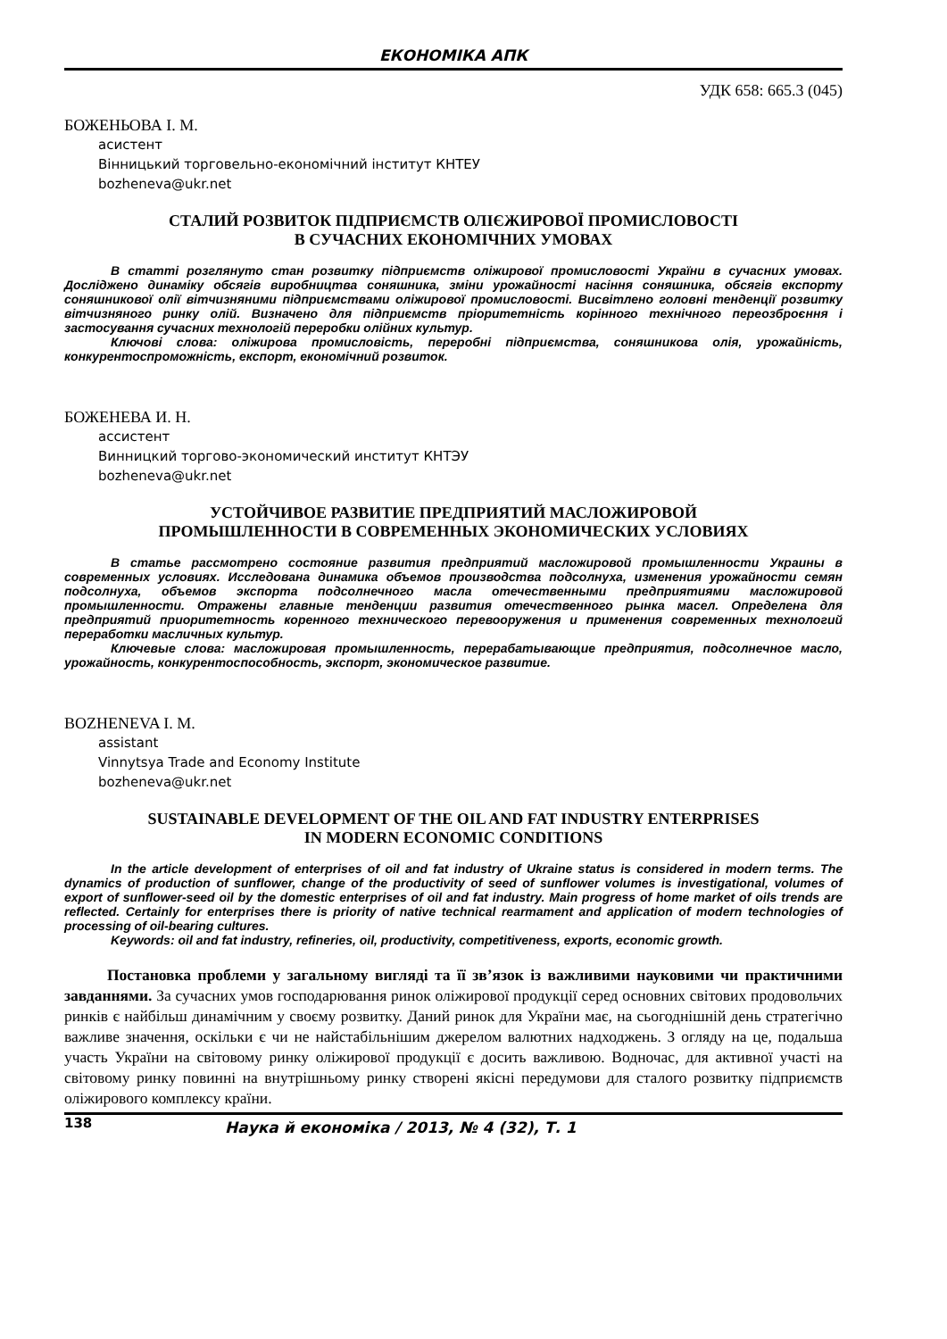ЕКОНОМІКА АПК
УДК 658: 665.3 (045)
БОЖЕНЬОВА І. М.
асистент
Вінницький торговельно-економічний інститут КНТЕУ
bozheneva@ukr.net
СТАЛИЙ РОЗВИТОК ПІДПРИЄМСТВ ОЛІЄЖИРОВОЇ ПРОМИСЛОВОСТІ
В СУЧАСНИХ ЕКОНОМІЧНИХ УМОВАХ
В статті розглянуто стан розвитку підприємств оліжирової промисловості України в сучасних умовах. Досліджено динаміку обсягів виробництва соняшника, зміни урожайності насіння соняшника, обсягів експорту соняшникової олії вітчизняними підприємствами оліжирової промисловості. Висвітлено головні тенденції розвитку вітчизняного ринку олій. Визначено для підприємств пріоритетність корінного технічного переозброєння і застосування сучасних технологій переробки олійних культур.
Ключові слова: оліжирова промисловість, переробні підприємства, соняшникова олія, урожайність, конкурентоспроможність, експорт, економічний розвиток.
БОЖЕНЕВА И. Н.
ассистент
Винницкий торгово-экономический институт КНТЭУ
bozheneva@ukr.net
УСТОЙЧИВОЕ РАЗВИТИЕ ПРЕДПРИЯТИЙ МАСЛОЖИРОВОЙ
ПРОМЫШЛЕННОСТИ В СОВРЕМЕННЫХ ЭКОНОМИЧЕСКИХ УСЛОВИЯХ
В статье рассмотрено состояние развития предприятий масложировой промышленности Украины в современных условиях. Исследована динамика объемов производства подсолнуха, изменения урожайности семян подсолнуха, объемов экспорта подсолнечного масла отечественными предприятиями масложировой промышленности. Отражены главные тенденции развития отечественного рынка масел. Определена для предприятий приоритетность коренного технического перевооружения и применения современных технологий переработки масличных культур.
Ключевые слова: масложировая промышленность, перерабатывающие предприятия, подсолнечное масло, урожайность, конкурентоспособность, экспорт, экономическое развитие.
BOZHENEVA I. M.
assistant
Vinnytsya Trade and Economy Institute
bozheneva@ukr.net
SUSTAINABLE DEVELOPMENT OF THE OIL AND FAT INDUSTRY ENTERPRISES
IN MODERN ECONOMIC CONDITIONS
In the article development of enterprises of oil and fat industry of Ukraine status is considered in modern terms. The dynamics of production of sunflower, change of the productivity of seed of sunflower volumes is investigational, volumes of export of sunflower-seed oil by the domestic enterprises of oil and fat industry. Main progress of home market of oils trends are reflected. Certainly for enterprises there is priority of native technical rearmament and application of modern technologies of processing of oil-bearing cultures.
Keywords: oil and fat industry, refineries, oil, productivity, competitiveness, exports, economic growth.
Постановка проблеми у загальному вигляді та її зв’язок із важливими науковими чи практичними завданнями. За сучасних умов господарювання ринок оліжирової продукції серед основних світових продовольчих ринків є найбільш динамічним у своєму розвитку. Даний ринок для України має, на сьогоднішній день стратегічно важливе значення, оскільки є чи не найстабільнішим джерелом валютних надходжень. З огляду на це, подальша участь України на світовому ринку оліжирової продукції є досить важливою. Водночас, для активної участі на світовому ринку повинні на внутрішньому ринку створені якісні передумови для сталого розвитку підприємств оліжирового комплексу країни.
138 Наука й економіка / 2013, № 4 (32), Т. 1